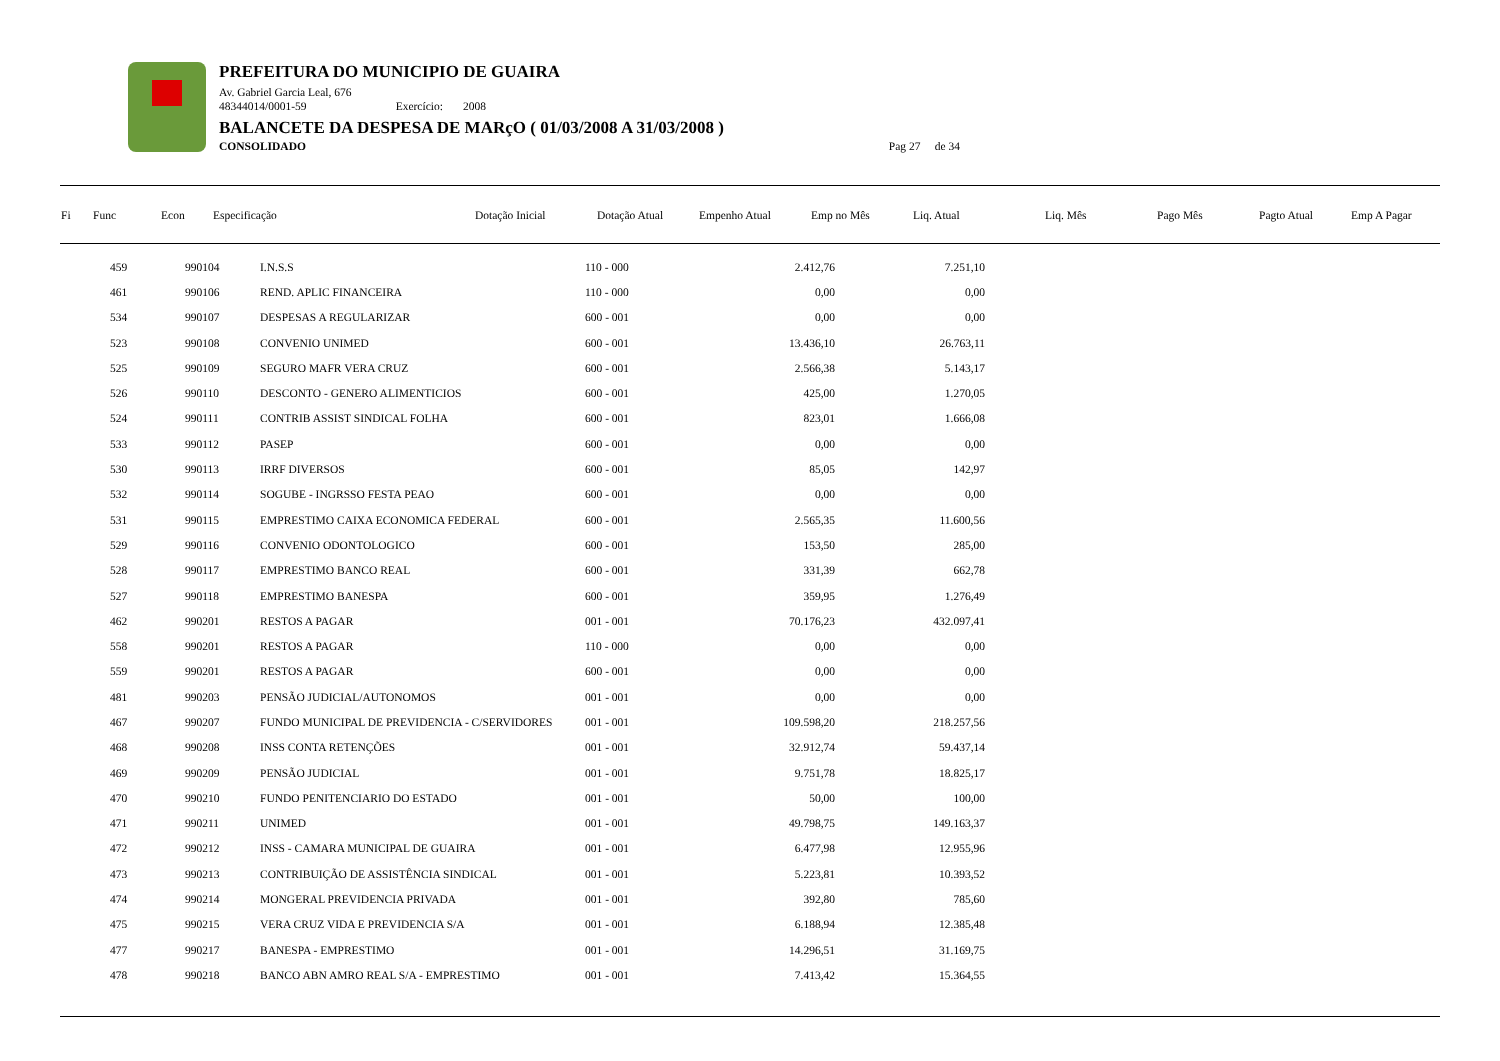PREFEITURA DO MUNICIPIO DE GUAIRA
Av. Gabriel Garcia Leal, 676
48344014/0001-59 Exercício: 2008
BALANCETE DA DESPESA DE MARçO ( 01/03/2008 A 31/03/2008 )
CONSOLIDADO Pag 27 de 34
| Fi | Func | Econ | Especificação | Dotação Inicial | Dotação Atual | Empenho Atual | Emp no Mês | Liq. Atual | Liq. Mês | Pago Mês | Pagto Atual | Emp A Pagar |
| --- | --- | --- | --- | --- | --- | --- | --- | --- | --- | --- | --- | --- |
| | 459 | 990104 | I.N.S.S | 110 - 000 | 2.412,76 | 7.251,10 | |
| | 461 | 990106 | REND. APLIC FINANCEIRA | 110 - 000 | 0,00 | 0,00 | |
| | 534 | 990107 | DESPESAS A REGULARIZAR | 600 - 001 | 0,00 | 0,00 | |
| | 523 | 990108 | CONVENIO UNIMED | 600 - 001 | 13.436,10 | 26.763,11 | |
| | 525 | 990109 | SEGURO MAFR VERA CRUZ | 600 - 001 | 2.566,38 | 5.143,17 | |
| | 526 | 990110 | DESCONTO - GENERO ALIMENTICIOS | 600 - 001 | 425,00 | 1.270,05 | |
| | 524 | 990111 | CONTRIB ASSIST SINDICAL FOLHA | 600 - 001 | 823,01 | 1.666,08 | |
| | 533 | 990112 | PASEP | 600 - 001 | 0,00 | 0,00 | |
| | 530 | 990113 | IRRF DIVERSOS | 600 - 001 | 85,05 | 142,97 | |
| | 532 | 990114 | SOGUBE - INGRSSO FESTA PEAO | 600 - 001 | 0,00 | 0,00 | |
| | 531 | 990115 | EMPRESTIMO CAIXA ECONOMICA FEDERAL | 600 - 001 | 2.565,35 | 11.600,56 | |
| | 529 | 990116 | CONVENIO ODONTOLOGICO | 600 - 001 | 153,50 | 285,00 | |
| | 528 | 990117 | EMPRESTIMO BANCO REAL | 600 - 001 | 331,39 | 662,78 | |
| | 527 | 990118 | EMPRESTIMO BANESPA | 600 - 001 | 359,95 | 1.276,49 | |
| | 462 | 990201 | RESTOS A PAGAR | 001 - 001 | 70.176,23 | 432.097,41 | |
| | 558 | 990201 | RESTOS A PAGAR | 110 - 000 | 0,00 | 0,00 | |
| | 559 | 990201 | RESTOS A PAGAR | 600 - 001 | 0,00 | 0,00 | |
| | 481 | 990203 | PENSÃO JUDICIAL/AUTONOMOS | 001 - 001 | 0,00 | 0,00 | |
| | 467 | 990207 | FUNDO MUNICIPAL DE PREVIDENCIA - C/SERVIDORES | 001 - 001 | 109.598,20 | 218.257,56 | |
| | 468 | 990208 | INSS CONTA RETENÇÕES | 001 - 001 | 32.912,74 | 59.437,14 | |
| | 469 | 990209 | PENSÃO JUDICIAL | 001 - 001 | 9.751,78 | 18.825,17 | |
| | 470 | 990210 | FUNDO PENITENCIARIO DO ESTADO | 001 - 001 | 50,00 | 100,00 | |
| | 471 | 990211 | UNIMED | 001 - 001 | 49.798,75 | 149.163,37 | |
| | 472 | 990212 | INSS - CAMARA MUNICIPAL DE GUAIRA | 001 - 001 | 6.477,98 | 12.955,96 | |
| | 473 | 990213 | CONTRIBUIÇÃO DE ASSISTÊNCIA SINDICAL | 001 - 001 | 5.223,81 | 10.393,52 | |
| | 474 | 990214 | MONGERAL PREVIDENCIA PRIVADA | 001 - 001 | 392,80 | 785,60 | |
| | 475 | 990215 | VERA CRUZ VIDA E PREVIDENCIA S/A | 001 - 001 | 6.188,94 | 12.385,48 | |
| | 477 | 990217 | BANESPA - EMPRESTIMO | 001 - 001 | 14.296,51 | 31.169,75 | |
| | 478 | 990218 | BANCO ABN AMRO REAL S/A - EMPRESTIMO | 001 - 001 | 7.413,42 | 15.364,55 | |